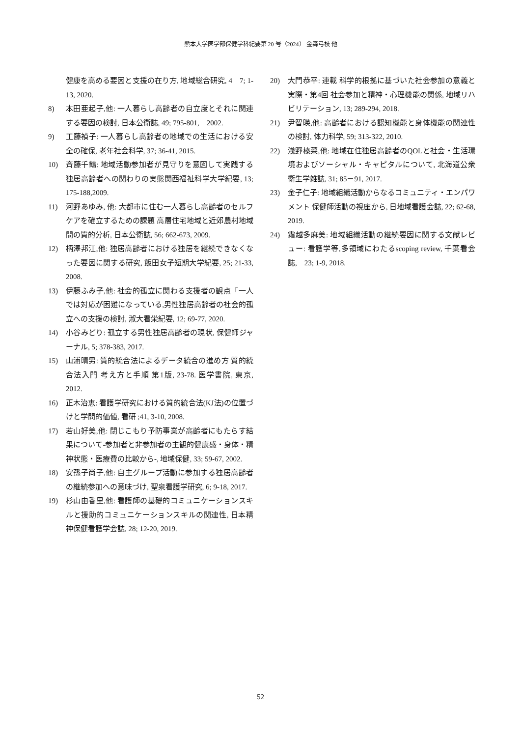熊本大学医学部保健学科紀要第 20 号（2024） 金森弓枝 他
健康を高める要因と支援の在り方, 地域総合研究, 4　7; 1-13, 2020.
8) 本田亜起子,他: 一人暮らし高齢者の自立度とそれに関連する要因の検討, 日本公衛誌, 49; 795-801,　2002.
9) 工藤禎子: 一人暮らし高齢者の地域での生活における安全の確保, 老年社会科学, 37; 36-41, 2015.
10) 斉藤千鶴: 地域活動参加者が見守りを意図して実践する独居高齢者への関わりの実態関西福祉科学大学紀要, 13; 175-188,2009.
11) 河野あゆみ, 他: 大都市に住む一人暮らし高齢者のセルフケアを確立するための課題 高層住宅地域と近郊農村地域間の質的分析, 日本公衛誌, 56; 662-673, 2009.
12) 柄澤邦江,他: 独居高齢者における独居を継続できなくなった要因に関する研究, 飯田女子短期大学紀要, 25; 21-33, 2008.
13) 伊藤ふみ子,他: 社会的孤立に関わる支援者の観点「一人では対応が困難になっている,男性独居高齢者の社会的孤立への支援の検討, 淑大看栄紀要, 12; 69-77, 2020.
14) 小谷みどり: 孤立する男性独居高齢者の現状, 保健師ジャーナル, 5; 378-383, 2017.
15) 山浦晴男: 質的統合法によるデータ統合の進め方 質的統合法入門 考え方と手順 第1版, 23-78. 医学書院, 東京, 2012.
16) 正木治恵: 看護学研究における質的統合法(KJ法)の位置づけと学問的価値, 看研 ;41, 3-10, 2008.
17) 若山好美,他: 閉じこもり予防事業が高齢者にもたらす結果について-参加者と非参加者の主観的健康感・身体・精神状態・医療費の比較から-, 地域保健, 33; 59-67, 2002.
18) 安孫子尚子,他: 自主グループ活動に参加する独居高齢者の継続参加への意味づけ, 聖泉看護学研究, 6; 9-18, 2017.
19) 杉山由香里,他: 看護師の基礎的コミュニケーションスキルと援助的コミュニケーションスキルの関連性, 日本精神保健看護学会誌, 28; 12-20, 2019.
20) 大門恭平: 連載 科学的根拠に基づいた社会参加の意義と実際・第4回 社会参加と精神・心理機能の関係, 地域リハビリテーション, 13; 289-294, 2018.
21) 尹智暎,他: 高齢者における認知機能と身体機能の関連性の検討, 体力科学, 59; 313-322, 2010.
22) 浅野榛菜,他: 地域在住独居高齢者のQOLと社会・生活環境およびソーシャル・キャピタルについて, 北海道公衆衛生学雑誌, 31; 85－91, 2017.
23) 金子仁子: 地域組織活動からなるコミュニティ・エンパワメント 保健師活動の視座から, 日地域看護会誌, 22; 62-68, 2019.
24) 霜越多麻美: 地域組織活動の継続要因に関する文献レビュー: 看護学等,多領域にわたるscoping review, 千葉看会誌,　23; 1-9, 2018.
52